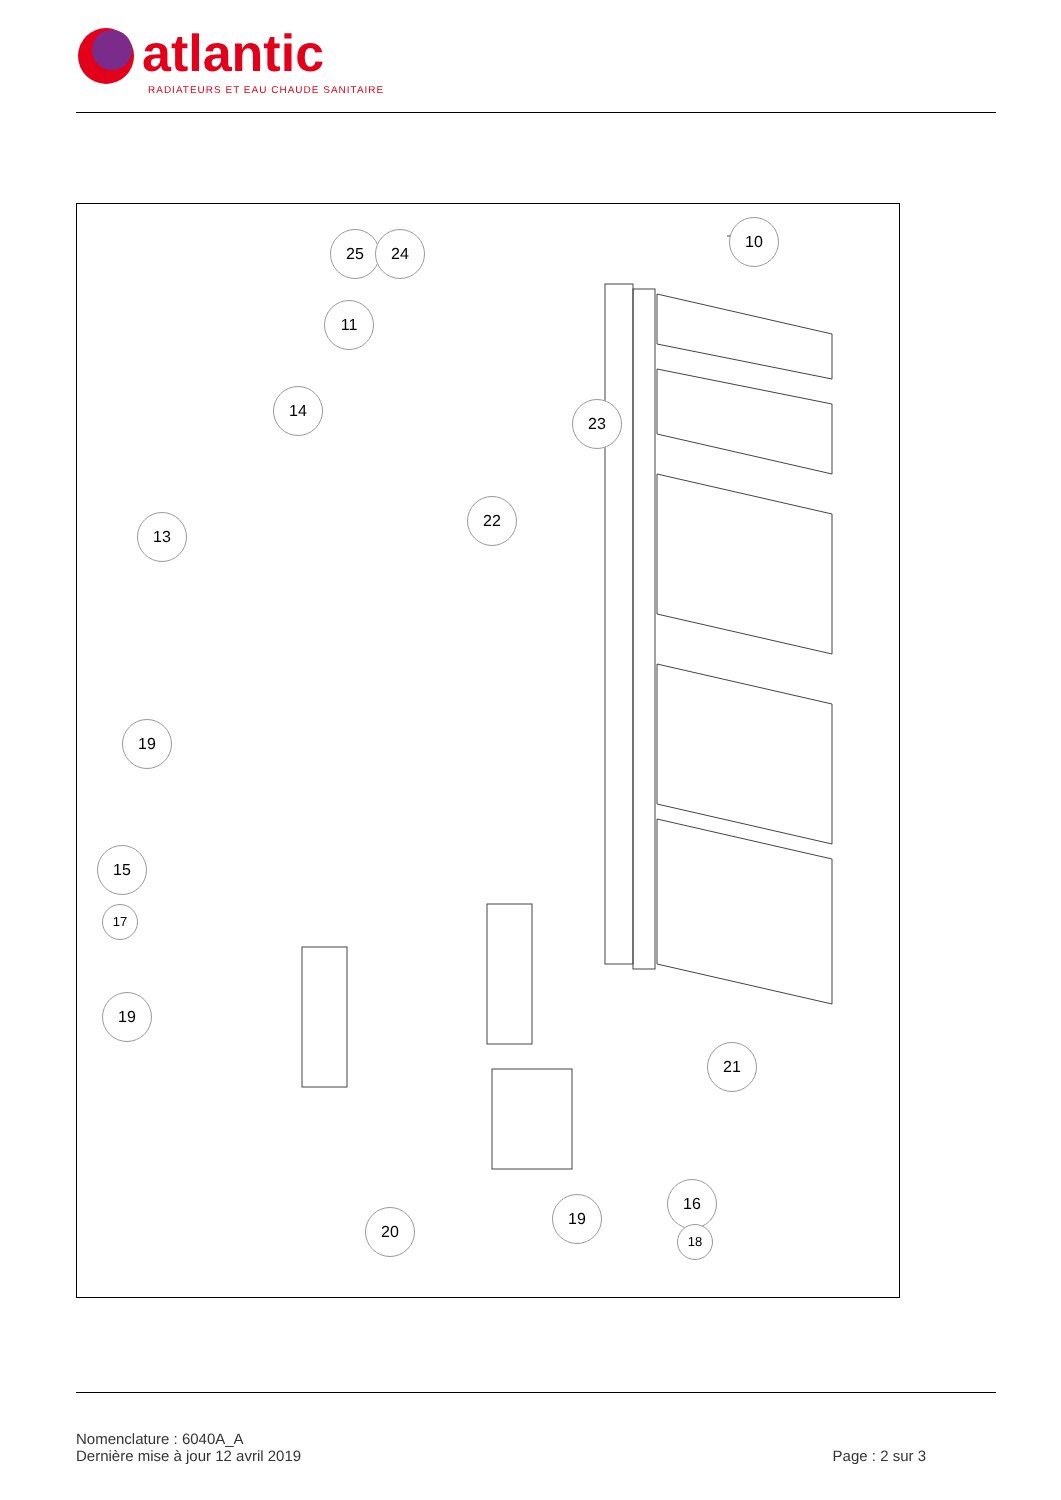atlantic
RADIATEURS ET EAU CHAUDE SANITAIRE
10
25 24
11
14
23
22
13
19
15
17
19
21
16
19
18
20
Nomenclature : 6040A_A
Dernière mise à jour 12 avril 2019
Page : 2 sur 3